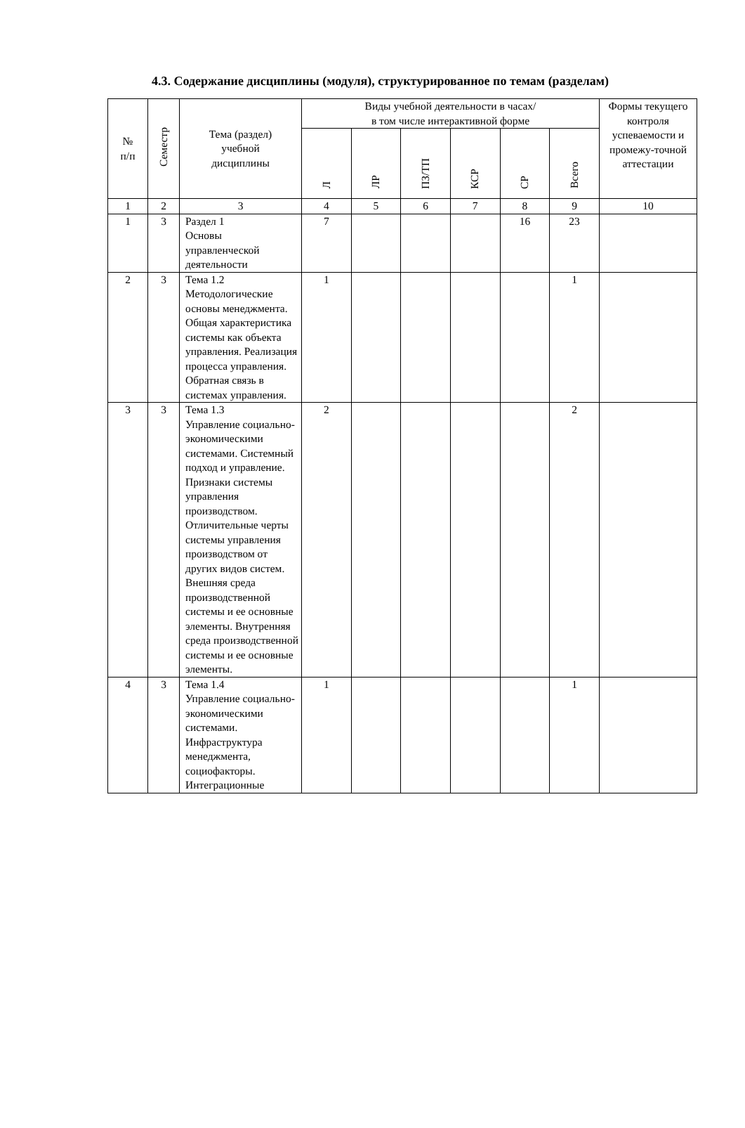4.3. Содержание дисциплины (модуля), структурированное по темам (разделам)
| № п/п | Семестр | Тема (раздел) учебной дисциплины | Виды учебной деятельности в часах/ в том числе интерактивной форме | | | | | | Формы текущего контроля успеваемости и промежу-точной аттестации |
| --- | --- | --- | --- | --- | --- | --- | --- | --- | --- |
| | | | Л | ЛР | ПЗ/ТП | КСР | СР | Всего | |
| 1 | 2 | 3 | 4 | 5 | 6 | 7 | 8 | 9 | 10 |
| 1 | 3 | Раздел 1 Основы управленческой деятельности | 7 | | | | 16 | 23 | |
| 2 | 3 | Тема 1.2 Методологические основы менеджмента. Общая характеристика системы как объекта управления. Реализация процесса управления. Обратная связь в системах управления. | 1 | | | | | 1 | |
| 3 | 3 | Тема 1.3 Управление социально-экономическими системами. Системный подход и управление. Признаки системы управления производством. Отличительные черты системы управления производством от других видов систем. Внешняя среда производственной системы и ее основные элементы. Внутренняя среда производственной системы и ее основные элементы. | 2 | | | | | 2 | |
| 4 | 3 | Тема 1.4 Управление социально-экономическими системами. Инфраструктура менеджмента, социофакторы. Интеграционные | 1 | | | | | 1 | |